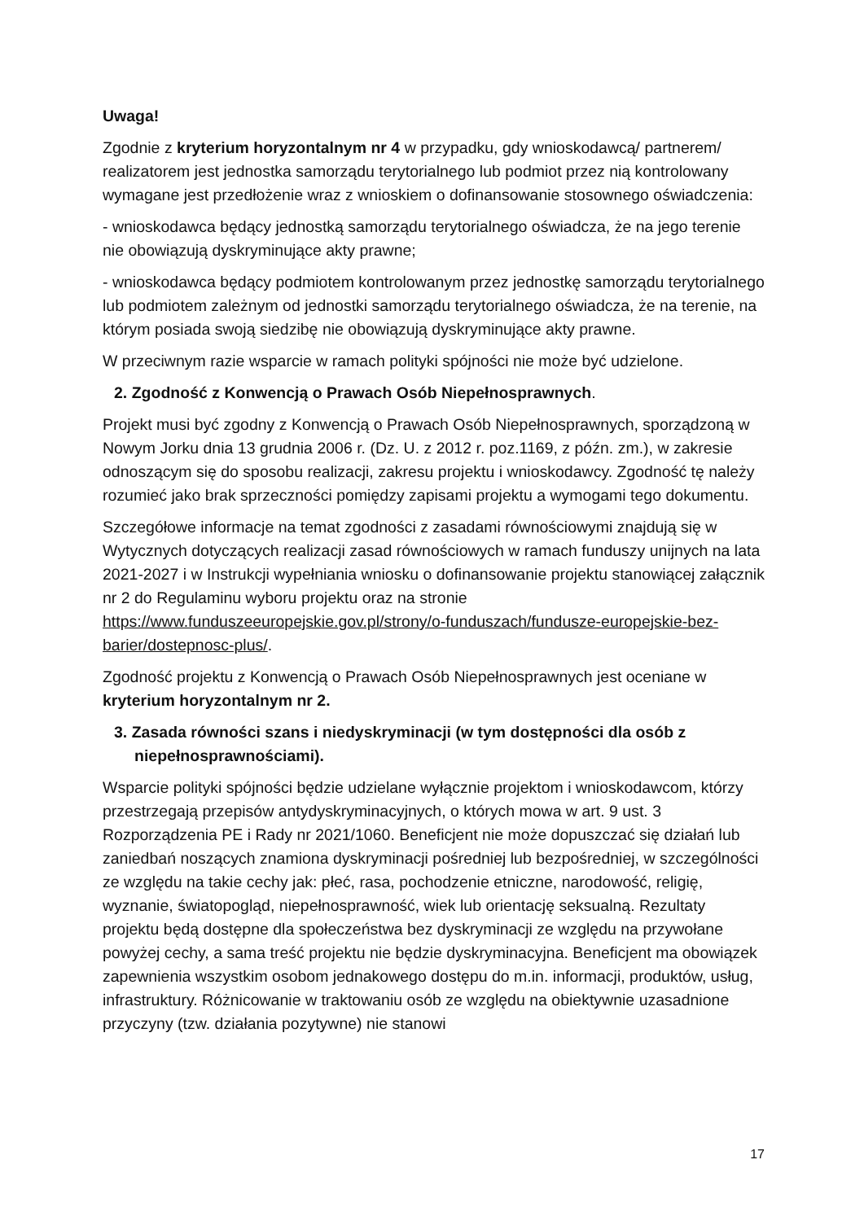Uwaga!
Zgodnie z kryterium horyzontalnym nr 4 w przypadku, gdy wnioskodawcą/ partnerem/ realizatorem jest jednostka samorządu terytorialnego lub podmiot przez nią kontrolowany wymagane jest przedłożenie wraz z wnioskiem o dofinansowanie stosownego oświadczenia:
- wnioskodawca będący jednostką samorządu terytorialnego oświadcza, że na jego terenie nie obowiązują dyskryminujące akty prawne;
- wnioskodawca będący podmiotem kontrolowanym przez jednostkę samorządu terytorialnego lub podmiotem zależnym od jednostki samorządu terytorialnego oświadcza, że na terenie, na którym posiada swoją siedzibę nie obowiązują dyskryminujące akty prawne.
W przeciwnym razie wsparcie w ramach polityki spójności nie może być udzielone.
2. Zgodność z Konwencją o Prawach Osób Niepełnosprawnych.
Projekt musi być zgodny z Konwencją o Prawach Osób Niepełnosprawnych, sporządzoną w Nowym Jorku dnia 13 grudnia 2006 r. (Dz. U. z 2012 r. poz.1169, z późn. zm.), w zakresie odnoszącym się do sposobu realizacji, zakresu projektu i wnioskodawcy. Zgodność tę należy rozumieć jako brak sprzeczności pomiędzy zapisami projektu a wymogami tego dokumentu.
Szczegółowe informacje na temat zgodności z zasadami równościowymi znajdują się w Wytycznych dotyczących realizacji zasad równościowych w ramach funduszy unijnych na lata 2021-2027 i w Instrukcji wypełniania wniosku o dofinansowanie projektu stanowiącej załącznik nr 2 do Regulaminu wyboru projektu oraz na stronie https://www.funduszeeuropejskie.gov.pl/strony/o-funduszach/fundusze-europejskie-bez-barier/dostepnosc-plus/.
Zgodność projektu z Konwencją o Prawach Osób Niepełnosprawnych jest oceniane w kryterium horyzontalnym nr 2.
3. Zasada równości szans i niedyskryminacji (w tym dostępności dla osób z niepełnosprawnościami).
Wsparcie polityki spójności będzie udzielane wyłącznie projektom i wnioskodawcom, którzy przestrzegają przepisów antydyskryminacyjnych, o których mowa w art. 9 ust. 3 Rozporządzenia PE i Rady nr 2021/1060. Beneficjent nie może dopuszczać się działań lub zaniedbań noszących znamiona dyskryminacji pośredniej lub bezpośredniej, w szczególności ze względu na takie cechy jak: płeć, rasa, pochodzenie etniczne, narodowość, religię, wyznanie, światopogląd, niepełnosprawność, wiek lub orientację seksualną. Rezultaty projektu będą dostępne dla społeczeństwa bez dyskryminacji ze względu na przywołane powyżej cechy, a sama treść projektu nie będzie dyskryminacyjna. Beneficjent ma obowiązek zapewnienia wszystkim osobom jednakowego dostępu do m.in. informacji, produktów, usług, infrastruktury. Różnicowanie w traktowaniu osób ze względu na obiektywnie uzasadnione przyczyny (tzw. działania pozytywne) nie stanowi
17